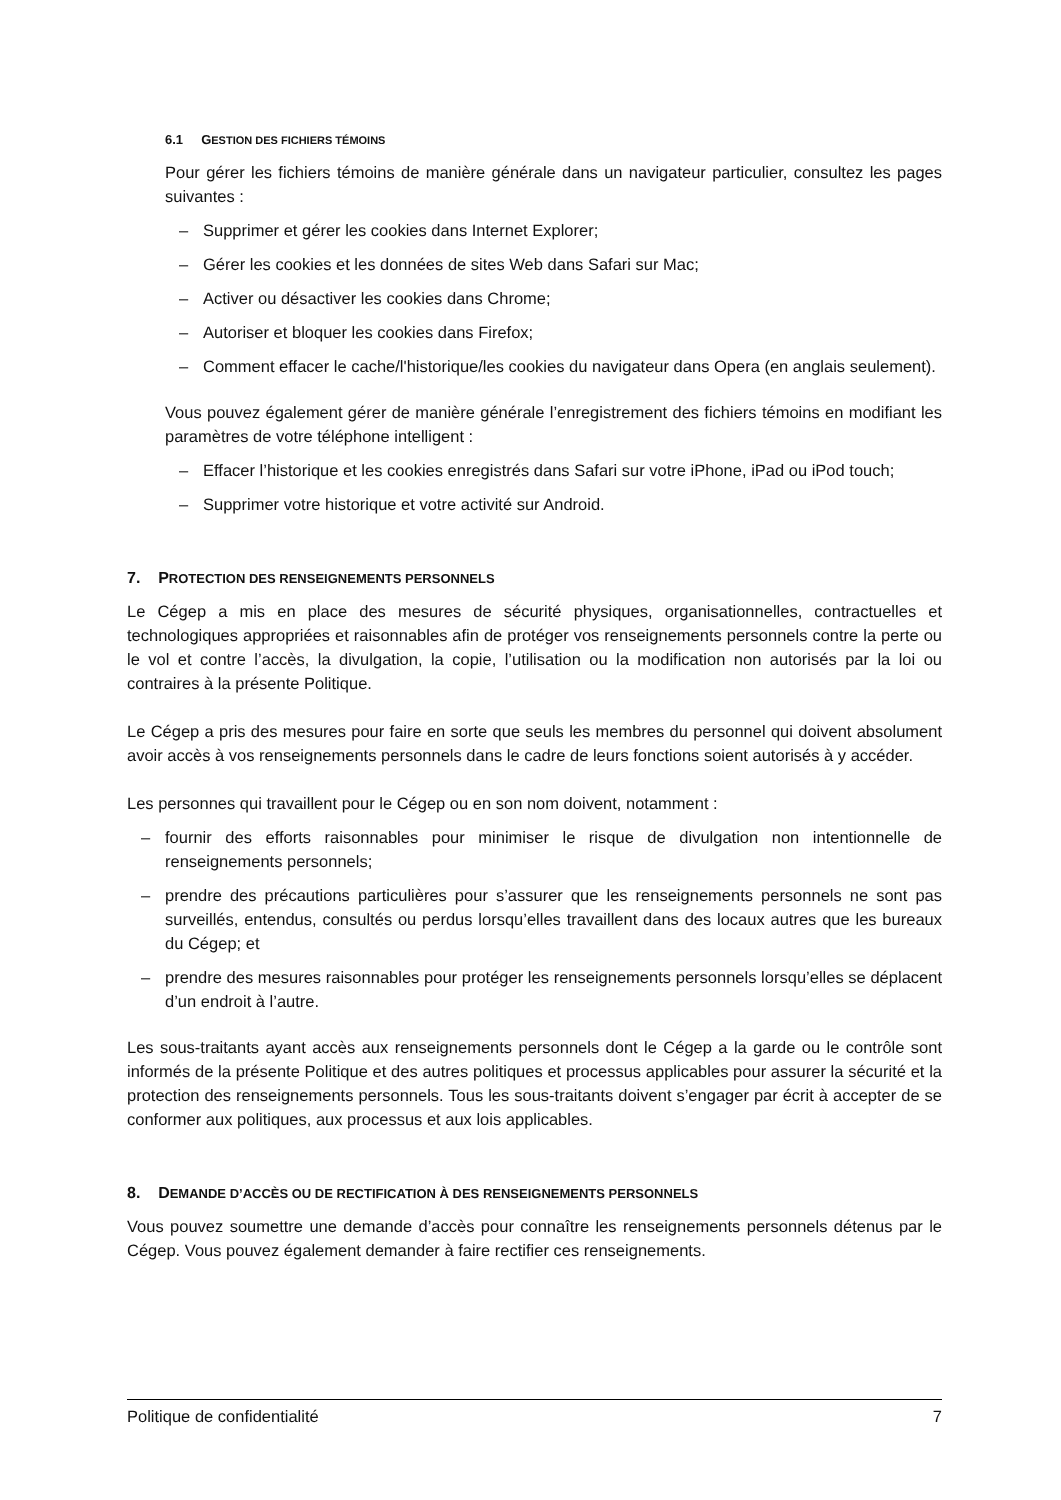6.1 GESTION DES FICHIERS TÉMOINS
Pour gérer les fichiers témoins de manière générale dans un navigateur particulier, consultez les pages suivantes :
– Supprimer et gérer les cookies dans Internet Explorer;
– Gérer les cookies et les données de sites Web dans Safari sur Mac;
– Activer ou désactiver les cookies dans Chrome;
– Autoriser et bloquer les cookies dans Firefox;
– Comment effacer le cache/l'historique/les cookies du navigateur dans Opera (en anglais seulement).
Vous pouvez également gérer de manière générale l’enregistrement des fichiers témoins en modifiant les paramètres de votre téléphone intelligent :
– Effacer l’historique et les cookies enregistrés dans Safari sur votre iPhone, iPad ou iPod touch;
– Supprimer votre historique et votre activité sur Android.
7. PROTECTION DES RENSEIGNEMENTS PERSONNELS
Le Cégep a mis en place des mesures de sécurité physiques, organisationnelles, contractuelles et technologiques appropriées et raisonnables afin de protéger vos renseignements personnels contre la perte ou le vol et contre l’accès, la divulgation, la copie, l’utilisation ou la modification non autorisés par la loi ou contraires à la présente Politique.
Le Cégep a pris des mesures pour faire en sorte que seuls les membres du personnel qui doivent absolument avoir accès à vos renseignements personnels dans le cadre de leurs fonctions soient autorisés à y accéder.
Les personnes qui travaillent pour le Cégep ou en son nom doivent, notamment :
– fournir des efforts raisonnables pour minimiser le risque de divulgation non intentionnelle de renseignements personnels;
– prendre des précautions particulières pour s’assurer que les renseignements personnels ne sont pas surveillés, entendus, consultés ou perdus lorsqu’elles travaillent dans des locaux autres que les bureaux du Cégep; et
– prendre des mesures raisonnables pour protéger les renseignements personnels lorsqu’elles se déplacent d’un endroit à l’autre.
Les sous-traitants ayant accès aux renseignements personnels dont le Cégep a la garde ou le contrôle sont informés de la présente Politique et des autres politiques et processus applicables pour assurer la sécurité et la protection des renseignements personnels. Tous les sous-traitants doivent s’engager par écrit à accepter de se conformer aux politiques, aux processus et aux lois applicables.
8. DEMANDE D’ACCÈS OU DE RECTIFICATION À DES RENSEIGNEMENTS PERSONNELS
Vous pouvez soumettre une demande d’accès pour connaître les renseignements personnels détenus par le Cégep. Vous pouvez également demander à faire rectifier ces renseignements.
Politique de confidentialité 7